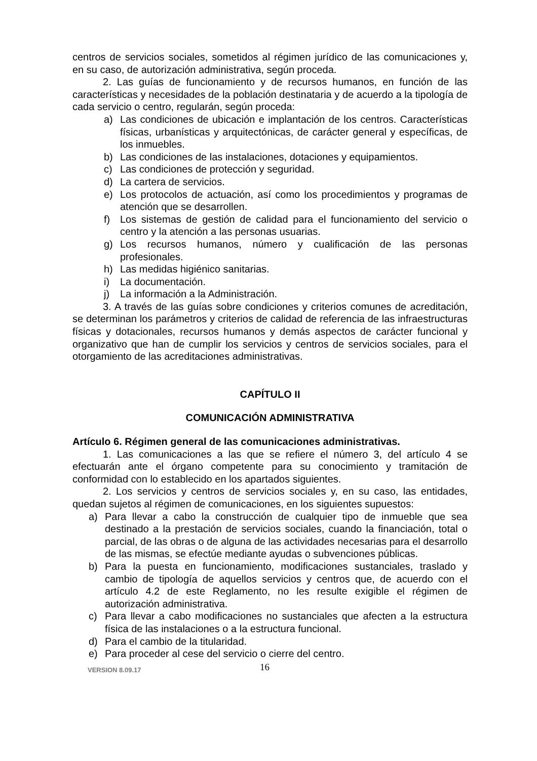centros de servicios sociales, sometidos al régimen jurídico de las comunicaciones y, en su caso, de autorización administrativa, según proceda.
2. Las guías de funcionamiento y de recursos humanos, en función de las características y necesidades de la población destinataria y de acuerdo a la tipología de cada servicio o centro, regularán, según proceda:
a) Las condiciones de ubicación e implantación de los centros. Características físicas, urbanísticas y arquitectónicas, de carácter general y específicas, de los inmuebles.
b) Las condiciones de las instalaciones, dotaciones y equipamientos.
c) Las condiciones de protección y seguridad.
d) La cartera de servicios.
e) Los protocolos de actuación, así como los procedimientos y programas de atención que se desarrollen.
f) Los sistemas de gestión de calidad para el funcionamiento del servicio o centro y la atención a las personas usuarias.
g) Los recursos humanos, número y cualificación de las personas profesionales.
h) Las medidas higiénico sanitarias.
i) La documentación.
j) La información a la Administración.
3. A través de las guías sobre condiciones y criterios comunes de acreditación, se determinan los parámetros y criterios de calidad de referencia de las infraestructuras físicas y dotacionales, recursos humanos y demás aspectos de carácter funcional y organizativo que han de cumplir los servicios y centros de servicios sociales, para el otorgamiento de las acreditaciones administrativas.
CAPÍTULO II
COMUNICACIÓN ADMINISTRATIVA
Artículo 6. Régimen general de las comunicaciones administrativas.
1. Las comunicaciones a las que se refiere el número 3, del artículo 4 se efectuarán ante el órgano competente para su conocimiento y tramitación de conformidad con lo establecido en los apartados siguientes.
2. Los servicios y centros de servicios sociales y, en su caso, las entidades, quedan sujetos al régimen de comunicaciones, en los siguientes supuestos:
a) Para llevar a cabo la construcción de cualquier tipo de inmueble que sea destinado a la prestación de servicios sociales, cuando la financiación, total o parcial, de las obras o de alguna de las actividades necesarias para el desarrollo de las mismas, se efectúe mediante ayudas o subvenciones públicas.
b) Para la puesta en funcionamiento, modificaciones sustanciales, traslado y cambio de tipología de aquellos servicios y centros que, de acuerdo con el artículo 4.2 de este Reglamento, no les resulte exigible el régimen de autorización administrativa.
c) Para llevar a cabo modificaciones no sustanciales que afecten a la estructura física de las instalaciones o a la estructura funcional.
d) Para el cambio de la titularidad.
e) Para proceder al cese del servicio o cierre del centro.
VERSION 8.09.17 16